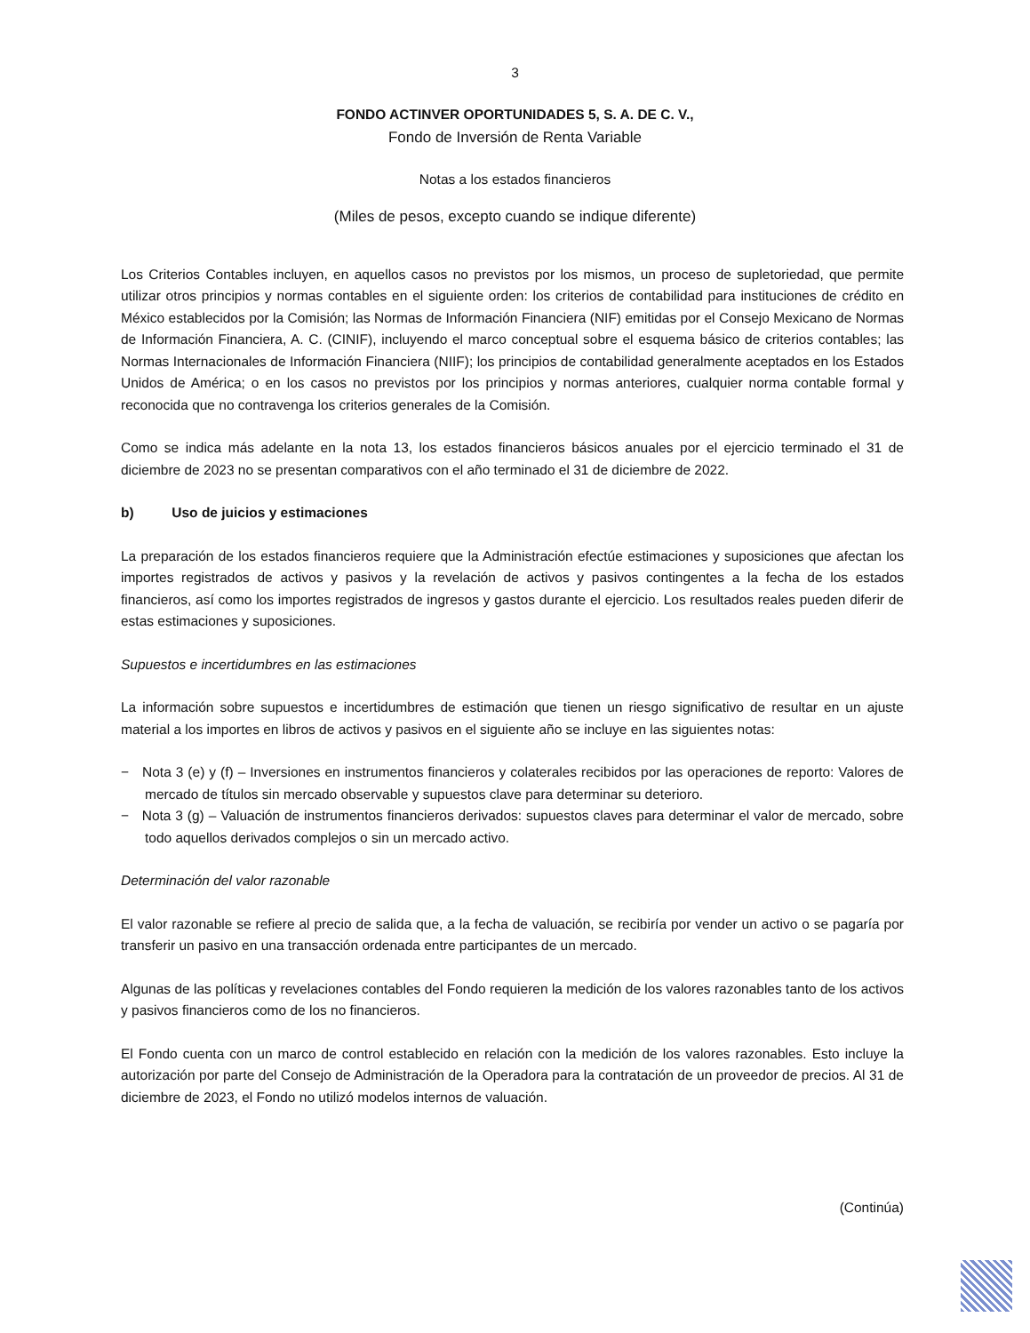3
FONDO ACTINVER OPORTUNIDADES 5, S. A. DE C. V.,
Fondo de Inversión de Renta Variable
Notas a los estados financieros
(Miles de pesos, excepto cuando se indique diferente)
Los Criterios Contables incluyen, en aquellos casos no previstos por los mismos, un proceso de supletoriedad, que permite utilizar otros principios y normas contables en el siguiente orden: los criterios de contabilidad para instituciones de crédito en México establecidos por la Comisión; las Normas de Información Financiera (NIF) emitidas por el Consejo Mexicano de Normas de Información Financiera, A. C. (CINIF), incluyendo el marco conceptual sobre el esquema básico de criterios contables; las Normas Internacionales de Información Financiera (NIIF); los principios de contabilidad generalmente aceptados en los Estados Unidos de América; o en los casos no previstos por los principios y normas anteriores, cualquier norma contable formal y reconocida que no contravenga los criterios generales de la Comisión.
Como se indica más adelante en la nota 13, los estados financieros básicos anuales por el ejercicio terminado el 31 de diciembre de 2023 no se presentan comparativos con el año terminado el 31 de diciembre de 2022.
b) Uso de juicios y estimaciones
La preparación de los estados financieros requiere que la Administración efectúe estimaciones y suposiciones que afectan los importes registrados de activos y pasivos y la revelación de activos y pasivos contingentes a la fecha de los estados financieros, así como los importes registrados de ingresos y gastos durante el ejercicio. Los resultados reales pueden diferir de estas estimaciones y suposiciones.
Supuestos e incertidumbres en las estimaciones
La información sobre supuestos e incertidumbres de estimación que tienen un riesgo significativo de resultar en un ajuste material a los importes en libros de activos y pasivos en el siguiente año se incluye en las siguientes notas:
− Nota 3 (e) y (f) – Inversiones en instrumentos financieros y colaterales recibidos por las operaciones de reporto: Valores de mercado de títulos sin mercado observable y supuestos clave para determinar su deterioro.
− Nota 3 (g) – Valuación de instrumentos financieros derivados: supuestos claves para determinar el valor de mercado, sobre todo aquellos derivados complejos o sin un mercado activo.
Determinación del valor razonable
El valor razonable se refiere al precio de salida que, a la fecha de valuación, se recibiría por vender un activo o se pagaría por transferir un pasivo en una transacción ordenada entre participantes de un mercado.
Algunas de las políticas y revelaciones contables del Fondo requieren la medición de los valores razonables tanto de los activos y pasivos financieros como de los no financieros.
El Fondo cuenta con un marco de control establecido en relación con la medición de los valores razonables. Esto incluye la autorización por parte del Consejo de Administración de la Operadora para la contratación de un proveedor de precios. Al 31 de diciembre de 2023, el Fondo no utilizó modelos internos de valuación.
(Continúa)